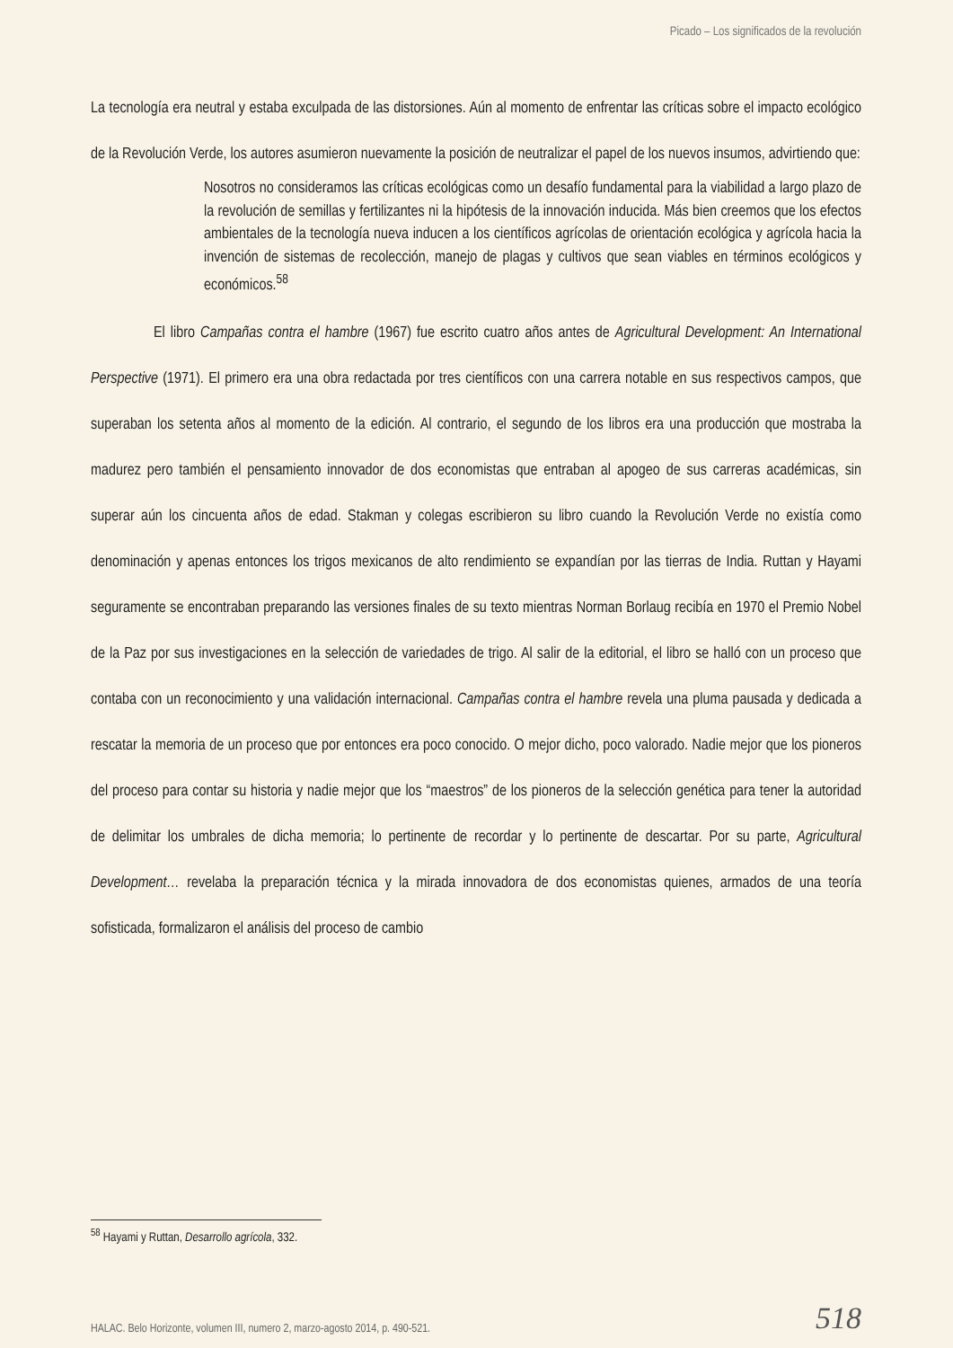Picado – Los significados de la revolución
La tecnología era neutral y estaba exculpada de las distorsiones. Aún al momento de enfrentar las críticas sobre el impacto ecológico de la Revolución Verde, los autores asumieron nuevamente la posición de neutralizar el papel de los nuevos insumos, advirtiendo que:
Nosotros no consideramos las críticas ecológicas como un desafío fundamental para la viabilidad a largo plazo de la revolución de semillas y fertilizantes ni la hipótesis de la innovación inducida. Más bien creemos que los efectos ambientales de la tecnología nueva inducen a los científicos agrícolas de orientación ecológica y agrícola hacia la invención de sistemas de recolección, manejo de plagas y cultivos que sean viables en términos ecológicos y económicos.<sup>58</sup>
El libro Campañas contra el hambre (1967) fue escrito cuatro años antes de Agricultural Development: An International Perspective (1971). El primero era una obra redactada por tres científicos con una carrera notable en sus respectivos campos, que superaban los setenta años al momento de la edición. Al contrario, el segundo de los libros era una producción que mostraba la madurez pero también el pensamiento innovador de dos economistas que entraban al apogeo de sus carreras académicas, sin superar aún los cincuenta años de edad. Stakman y colegas escribieron su libro cuando la Revolución Verde no existía como denominación y apenas entonces los trigos mexicanos de alto rendimiento se expandían por las tierras de India. Ruttan y Hayami seguramente se encontraban preparando las versiones finales de su texto mientras Norman Borlaug recibía en 1970 el Premio Nobel de la Paz por sus investigaciones en la selección de variedades de trigo. Al salir de la editorial, el libro se halló con un proceso que contaba con un reconocimiento y una validación internacional. Campañas contra el hambre revela una pluma pausada y dedicada a rescatar la memoria de un proceso que por entonces era poco conocido. O mejor dicho, poco valorado. Nadie mejor que los pioneros del proceso para contar su historia y nadie mejor que los “maestros” de los pioneros de la selección genética para tener la autoridad de delimitar los umbrales de dicha memoria; lo pertinente de recordar y lo pertinente de descartar. Por su parte, Agricultural Development… revelaba la preparación técnica y la mirada innovadora de dos economistas quienes, armados de una teoría sofisticada, formalizaron el análisis del proceso de cambio
<sup>58</sup> Hayami y Ruttan, Desarrollo agrícola, 332.
HALAC. Belo Horizonte, volumen III, numero 2, marzo-agosto 2014, p. 490-521. 518